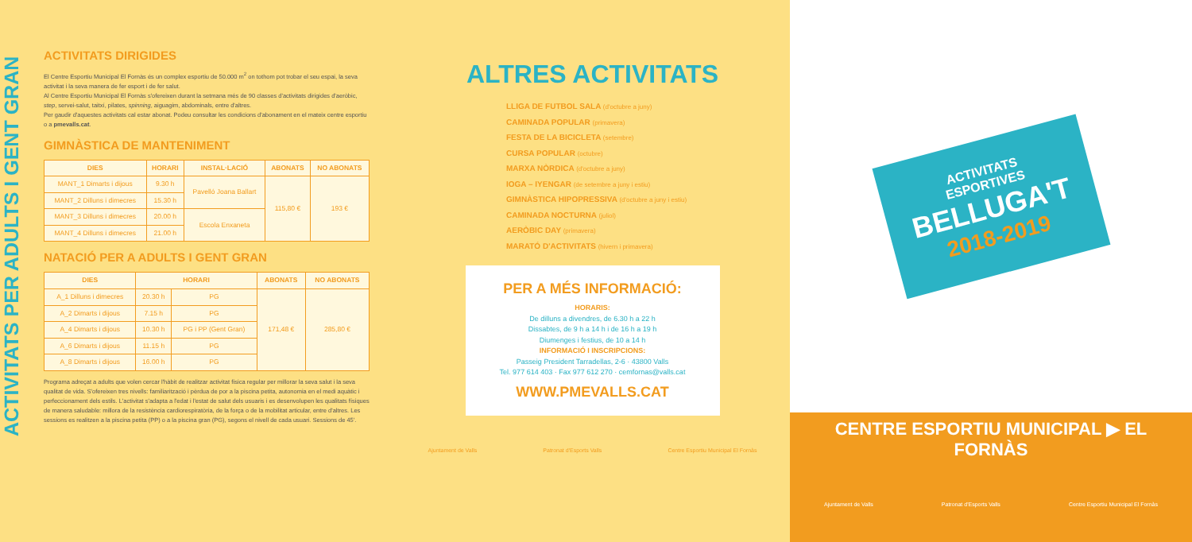ACTIVITATS PER ADULTS I GENT GRAN
ACTIVITATS DIRIGIDES
El Centre Esportiu Municipal El Fornàs és un complex esportiu de 50.000 m<sup>2</sup> on tothom pot trobar el seu espai, la seva activitat i la seva manera de fer esport i de fer salut.
Al Centre Esportiu Municipal El Fornàs s'ofereixen durant la setmana més de 90 classes d'activitats dirigides d'aeròbic, step, servei-salut, taitxí, pilates, spinning, aiguagim, abdominals, entre d'altres.
Per gaudir d'aquestes activitats cal estar abonat. Podeu consultar les condicions d'abonament en el mateix centre esportiu o a pmevalls.cat.
GIMNÀSTICA DE MANTENIMENT
| DIES | HORARI | INSTAL·LACIÓ | ABONATS | NO ABONATS |
| --- | --- | --- | --- | --- |
| MANT_1 Dimarts i dijous | 9.30 h | Pavelló Joana Ballart | 115,80 € | 193 € |
| MANT_2 Dilluns i dimecres | 15.30 h | | | |
| MANT_3 Dilluns i dimecres | 20.00 h | Escola Enxaneta | | |
| MANT_4 Dilluns i dimecres | 21.00 h | | | |
NATACIÓ PER A ADULTS I GENT GRAN
| DIES | HORARI | | ABONATS | NO ABONATS |
| --- | --- | --- | --- | --- |
| A_1 Dilluns i dimecres | 20.30 h | PG | 171,48 € | 285,80 € |
| A_2 Dimarts i dijous | 7.15 h | PG | | |
| A_4 Dimarts i dijous | 10.30 h | PG i PP (Gent Gran) | | |
| A_6 Dimarts i dijous | 11.15 h | PG | | |
| A_8 Dimarts i dijous | 16.00 h | PG | | |
Programa adreçat a adults que volen cercar l'hàbit de realitzar activitat física regular per millorar la seva salut i la seva qualitat de vida. S'ofereixen tres nivells: familiarització i pèrdua de por a la piscina petita, autonomia en el medi aquàtic i perfeccionament dels estils. L'activitat s'adapta a l'edat i l'estat de salut dels usuaris i es desenvolupen les qualitats físiques de manera saludable: millora de la resistència cardiorespiratòria, de la força o de la mobilitat articular, entre d'altres. Les sessions es realitzen a la piscina petita (PP) o a la piscina gran (PG), segons el nivell de cada usuari. Sessions de 45'.
ALTRES ACTIVITATS
LLIGA DE FUTBOL SALA (d'octubre a juny)
CAMINADA POPULAR (primavera)
FESTA DE LA BICICLETA (setembre)
CURSA POPULAR (octubre)
MARXA NÒRDICA (d'octubre a juny)
IOGA – IYENGAR (de setembre a juny i estiu)
GIMNÀSTICA HIPOPRESSIVA (d'octubre a juny i estiu)
CAMINADA NOCTURNA (juliol)
AERÒBIC DAY (primavera)
MARATÓ D'ACTIVITATS (hivern i primavera)
PER A MÉS INFORMACIÓ:
HORARIS:
De dilluns a divendres, de 6.30 h a 22 h
Dissabtes, de 9 h a 14 h i de 16 h a 19 h
Diumenges i festius, de 10 a 14 h
INFORMACIÓ I INSCRIPCIONS:
Passeig President Tarradellas, 2-6 · 43800 Valls
Tel. 977 614 403 · Fax 977 612 270 · cemfornas@valls.cat
WWW.PMEVALLS.CAT
Ajuntament de Valls Patronat d'Esports Valls Centre Esportiu Municipal El Fornàs
ACTIVITATS
ESPORTIVES
BELLUGA'T
2018-2019
CENTRE ESPORTIU MUNICIPAL ▶ EL FORNÀS
Ajuntament de Valls Patronat d'Esports Valls Centre Esportiu Municipal El Fornàs